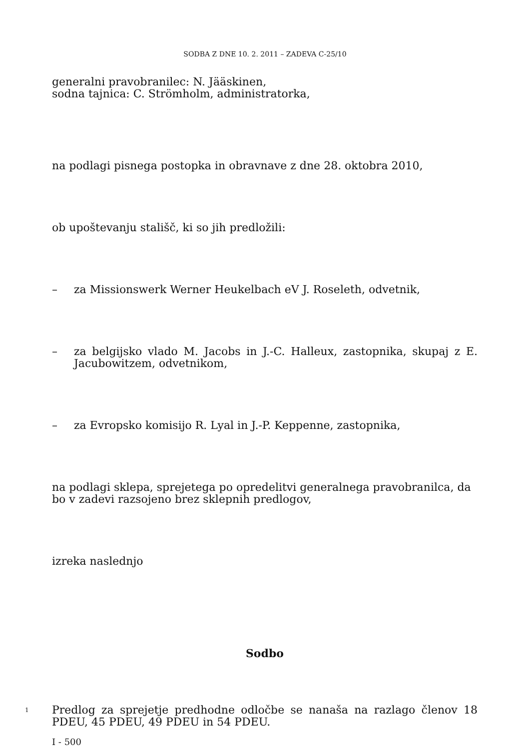SODBA Z DNE 10. 2. 2011 – ZADEVA C-25/10
generalni pravobranilec: N. Jääskinen,
sodna tajnica: C. Strömholm, administratorka,
na podlagi pisnega postopka in obravnave z dne 28. oktobra 2010,
ob upoštevanju stališč, ki so jih predložili:
– za Missionswerk Werner Heukelbach eV J. Roseleth, odvetnik,
– za belgijsko vlado M. Jacobs in J.-C. Halleux, zastopnika, skupaj z E. Jacubowitzem, odvetnikom,
– za Evropsko komisijo R. Lyal in J.-P. Keppenne, zastopnika,
na podlagi sklepa, sprejetega po opredelitvi generalnega pravobranilca, da bo v zadevi razsojeno brez sklepnih predlogov,
izreka naslednjo
Sodbo
1 Predlog za sprejetje predhodne odločbe se nanaša na razlago členov 18 PDEU, 45 PDEU, 49 PDEU in 54 PDEU.
I - 500